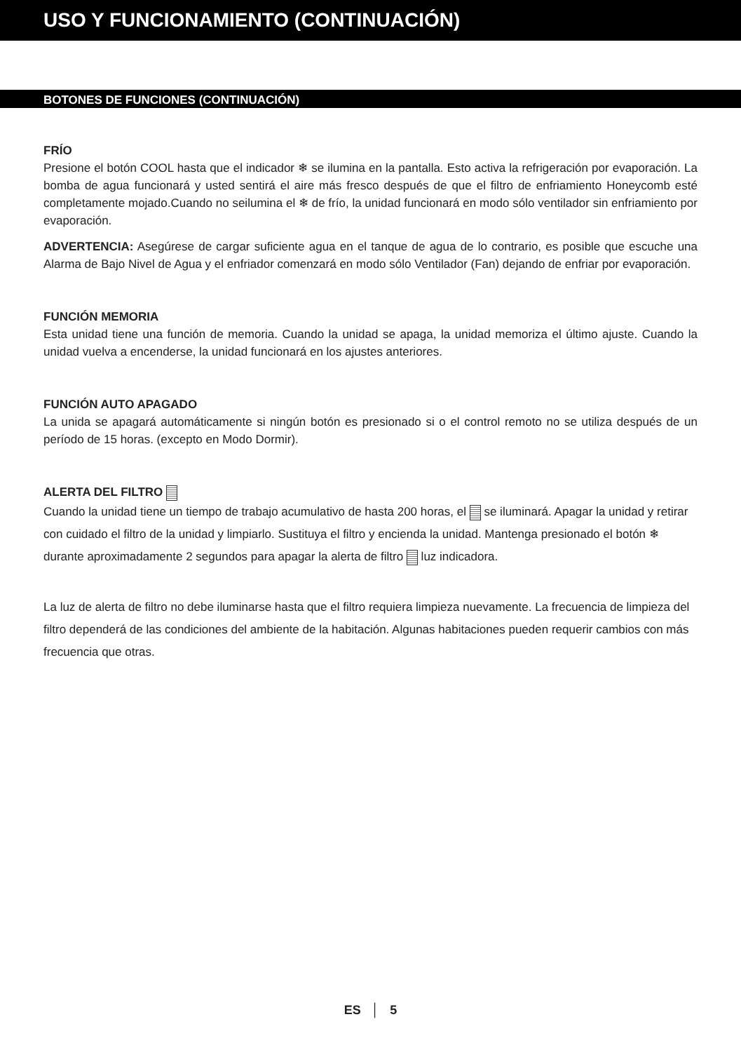USO Y FUNCIONAMIENTO (CONTINUACIÓN)
BOTONES DE FUNCIONES (CONTINUACIÓN)
FRÍO
Presione el botón COOL hasta que el indicador ❄ se ilumina en la pantalla. Esto activa la refrigeración por evaporación. La bomba de agua funcionará y usted sentirá el aire más fresco después de que el filtro de enfriamiento Honeycomb esté completamente mojado.Cuando no seilumina el ❄ de frío, la unidad funcionará en modo sólo ventilador sin enfriamiento por evaporación.
ADVERTENCIA: Asegúrese de cargar suficiente agua en el tanque de agua de lo contrario, es posible que escuche una Alarma de Bajo Nivel de Agua y el enfriador comenzará en modo sólo Ventilador (Fan) dejando de enfriar por evaporación.
FUNCIÓN MEMORIA
Esta unidad tiene una función de memoria. Cuando la unidad se apaga, la unidad memoriza el último ajuste. Cuando la unidad vuelva a encenderse, la unidad funcionará en los ajustes anteriores.
FUNCIÓN AUTO APAGADO
La unida se apagará automáticamente si ningún botón es presionado si o el control remoto no se utiliza después de un período de 15 horas. (excepto en Modo Dormir).
ALERTA DEL FILTRO
Cuando la unidad tiene un tiempo de trabajo acumulativo de hasta 200 horas, el se iluminará. Apagar la unidad y retirar con cuidado el filtro de la unidad y limpiarlo. Sustituya el filtro y encienda la unidad. Mantenga presionado el botón ❄ durante aproximadamente 2 segundos para apagar la alerta de filtro luz indicadora.
La luz de alerta de filtro no debe iluminarse hasta que el filtro requiera limpieza nuevamente. La frecuencia de limpieza del filtro dependerá de las condiciones del ambiente de la habitación. Algunas habitaciones pueden requerir cambios con más frecuencia que otras.
ES │ 5